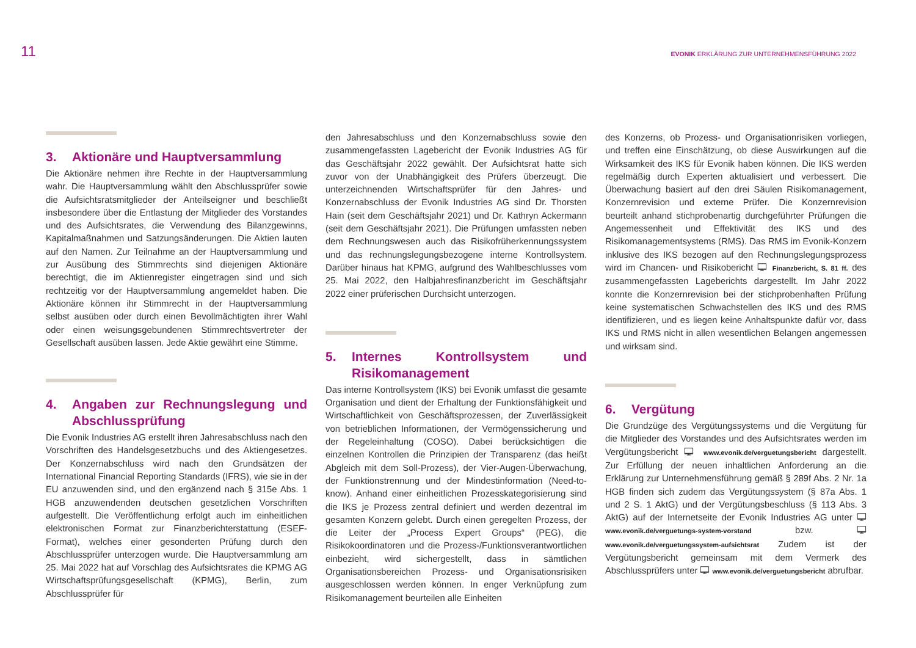11
EVONIK ERKLÄRUNG ZUR UNTERNEHMENSFÜHRUNG 2022
3. Aktionäre und Hauptversammlung
Die Aktionäre nehmen ihre Rechte in der Hauptversammlung wahr. Die Hauptversammlung wählt den Abschlussprüfer sowie die Aufsichtsratsmitglieder der Anteilseigner und beschließt insbesondere über die Entlastung der Mitglieder des Vorstandes und des Aufsichtsrates, die Verwendung des Bilanzgewinns, Kapitalmaßnahmen und Satzungsänderungen. Die Aktien lauten auf den Namen. Zur Teilnahme an der Hauptversammlung und zur Ausübung des Stimmrechts sind diejenigen Aktionäre berechtigt, die im Aktienregister eingetragen sind und sich rechtzeitig vor der Hauptversammlung angemeldet haben. Die Aktionäre können ihr Stimmrecht in der Hauptversammlung selbst ausüben oder durch einen Bevollmächtigten ihrer Wahl oder einen weisungsgebundenen Stimmrechtsvertreter der Gesellschaft ausüben lassen. Jede Aktie gewährt eine Stimme.
4. Angaben zur Rechnungslegung und Abschlussprüfung
Die Evonik Industries AG erstellt ihren Jahresabschluss nach den Vorschriften des Handelsgesetzbuchs und des Aktiengesetzes. Der Konzernabschluss wird nach den Grundsätzen der International Financial Reporting Standards (IFRS), wie sie in der EU anzuwenden sind, und den ergänzend nach § 315e Abs. 1 HGB anzuwendenden deutschen gesetzlichen Vorschriften aufgestellt. Die Veröffentlichung erfolgt auch im einheitlichen elektronischen Format zur Finanzberichterstattung (ESEF-Format), welches einer gesonderten Prüfung durch den Abschlussprüfer unterzogen wurde. Die Hauptversammlung am 25. Mai 2022 hat auf Vorschlag des Aufsichtsrates die KPMG AG Wirtschaftsprüfungsgesellschaft (KPMG), Berlin, zum Abschlussprüfer für
den Jahresabschluss und den Konzernabschluss sowie den zusammengefassten Lagebericht der Evonik Industries AG für das Geschäftsjahr 2022 gewählt. Der Aufsichtsrat hatte sich zuvor von der Unabhängigkeit des Prüfers überzeugt. Die unterzeichnenden Wirtschaftsprüfer für den Jahres- und Konzernabschluss der Evonik Industries AG sind Dr. Thorsten Hain (seit dem Geschäftsjahr 2021) und Dr. Kathryn Ackermann (seit dem Geschäftsjahr 2021). Die Prüfungen umfassten neben dem Rechnungswesen auch das Risikofrüherkennungssystem und das rechnungslegungsbezogene interne Kontrollsystem. Darüber hinaus hat KPMG, aufgrund des Wahlbeschlusses vom 25. Mai 2022, den Halbjahresfinanzbericht im Geschäftsjahr 2022 einer prüferischen Durchsicht unterzogen.
5. Internes Kontrollsystem und Risikomanagement
Das interne Kontrollsystem (IKS) bei Evonik umfasst die gesamte Organisation und dient der Erhaltung der Funktionsfähigkeit und Wirtschaftlichkeit von Geschäftsprozessen, der Zuverlässigkeit von betrieblichen Informationen, der Vermögenssicherung und der Regeleinhaltung (COSO). Dabei berücksichtigen die einzelnen Kontrollen die Prinzipien der Transparenz (das heißt Abgleich mit dem Soll-Prozess), der Vier-Augen-Überwachung, der Funktionstrennung und der Mindestinformation (Need-to-know). Anhand einer einheitlichen Prozesskategorisierung sind die IKS je Prozess zentral definiert und werden dezentral im gesamten Konzern gelebt. Durch einen geregelten Prozess, der die Leiter der „Process Expert Groups“ (PEG), die Risikokoordinatoren und die Prozess-/Funktionsverantwortlichen einbezieht, wird sichergestellt, dass in sämtlichen Organisationsbereichen Prozess- und Organisationsrisiken ausgeschlossen werden können. In enger Verknüpfung zum Risikomanagement beurteilen alle Einheiten
des Konzerns, ob Prozess- und Organisationrisiken vorliegen, und treffen eine Einschätzung, ob diese Auswirkungen auf die Wirksamkeit des IKS für Evonik haben können. Die IKS werden regelmäßig durch Experten aktualisiert und verbessert. Die Überwachung basiert auf den drei Säulen Risikomanagement, Konzernrevision und externe Prüfer. Die Konzernrevision beurteilt anhand stichprobenartig durchgeführter Prüfungen die Angemessenheit und Effektivität des IKS und des Risikomanagementsystems (RMS). Das RMS im Evonik-Konzern inklusive des IKS bezogen auf den Rechnungslegungsprozess wird im Chancen- und Risikobericht 🖵 Finanzbericht, S. 81 ff. des zusammengefassten Lageberichts dargestellt. Im Jahr 2022 konnte die Konzernrevision bei der stichprobenhaften Prüfung keine systematischen Schwachstellen des IKS und des RMS identifizieren, und es liegen keine Anhaltspunkte dafür vor, dass IKS und RMS nicht in allen wesentlichen Belangen angemessen und wirksam sind.
6. Vergütung
Die Grundzüge des Vergütungssystems und die Vergütung für die Mitglieder des Vorstandes und des Aufsichtsrates werden im Vergütungsbericht 🖵 www.evonik.de/verguetungsbericht dargestellt. Zur Erfüllung der neuen inhaltlichen Anforderung an die Erklärung zur Unternehmensführung gemäß § 289f Abs. 2 Nr. 1a HGB finden sich zudem das Vergütungssystem (§ 87a Abs. 1 und 2 S. 1 AktG) und der Vergütungsbeschluss (§ 113 Abs. 3 AktG) auf der Internetseite der Evonik Industries AG unter 🖵 www.evonik.de/verguetungs-system-vorstand bzw. 🖵 www.evonik.de/verguetungssystem-aufsichtsrat Zudem ist der Vergütungsbericht gemeinsam mit dem Vermerk des Abschlussprüfers unter 🖵 www.evonik.de/verguetungsbericht abrufbar.